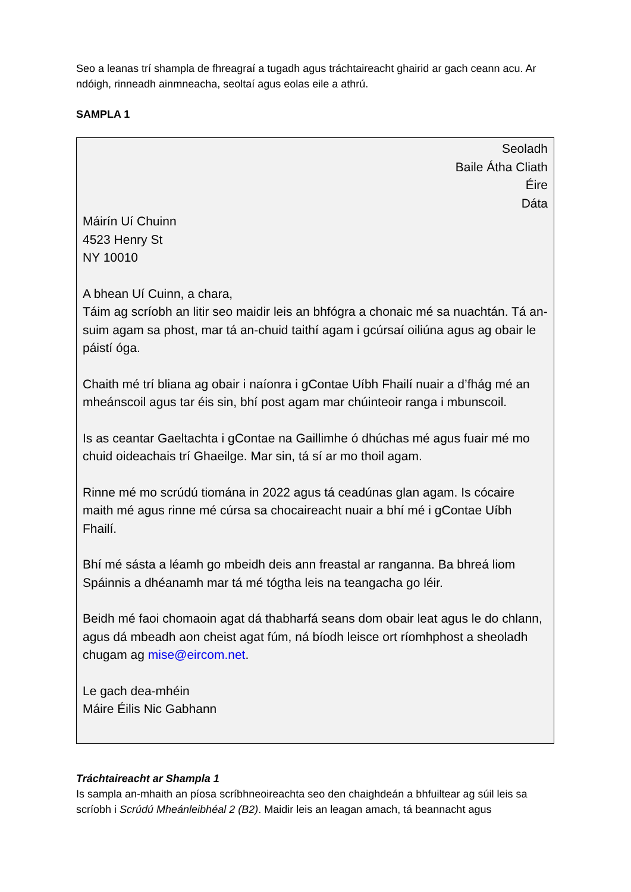Seo a leanas trí shampla de fhreagraí a tugadh agus tráchtaireacht ghairid ar gach ceann acu. Ar ndóigh, rinneadh ainmneacha, seoltaí agus eolas eile a athrú.
SAMPLA 1
Seoladh
Baile Átha Cliath
Éire
Dáta
Máirín Uí Chuinn
4523 Henry St
NY 10010
A bhean Uí Cuinn, a chara,
Táim ag scríobh an litir seo maidir leis an bhfógra a chonaic mé sa nuachtán. Tá an-suim agam sa phost, mar tá an-chuid taithí agam i gcúrsaí oiliúna agus ag obair le páistí óga.
Chaith mé trí bliana ag obair i naíonra i gContae Uíbh Fhailí nuair a d’fhág mé an mheánscoil agus tar éis sin, bhí post agam mar chúinteoir ranga i mbunscoil.
Is as ceantar Gaeltachta i gContae na Gaillimhe ó dhúchas mé agus fuair mé mo chuid oideachais trí Ghaeilge. Mar sin, tá sí ar mo thoil agam.
Rinne mé mo scrúdú tiomána in 2022 agus tá ceadúnas glan agam. Is cócaire maith mé agus rinne mé cúrsa sa chocaireacht nuair a bhí mé i gContae Uíbh Fhailí.
Bhí mé sásta a léamh go mbeidh deis ann freastal ar ranganna. Ba bhreá liom Spáinnis a dhéanamh mar tá mé tógtha leis na teangacha go léir.
Beidh mé faoi chomaoin agat dá thabharfá seans dom obair leat agus le do chlann, agus dá mbeadh aon cheist agat fúm, ná bíodh leisce ort ríomhphost a sheoladh chugam ag mise@eircom.net.
Le gach dea-mhéin
Máire Éilis Nic Gabhann
Tráchtaireacht ar Shampla 1
Is sampla an-mhaith an píosa scríbhneoireachta seo den chaighdeán a bhfuiltear ag súil leis sa scríobh i Scrúdú Mheánleibhéal 2 (B2). Maidir leis an leagan amach, tá beannacht agus